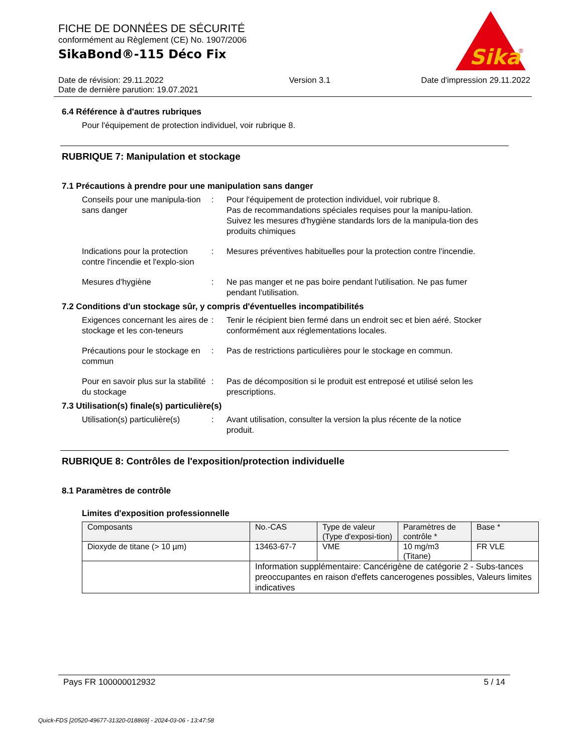FICHE DE DONNÉES DE SÉCURITÉ
conformément au Règlement (CE) No. 1907/2006
SikaBond®-115 Déco Fix
Sika
®
Date de révision: 29.11.2022
Date de dernière parution: 19.07.2021
Version 3.1 Date d'impression 29.11.2022
6.4 Référence à d'autres rubriques
Pour l'équipement de protection individuel, voir rubrique 8.
RUBRIQUE 7: Manipulation et stockage
7.1 Précautions à prendre pour une manipulation sans danger
Conseils pour une manipula-tion sans danger
: Pour l'équipement de protection individuel, voir rubrique 8.
Pas de recommandations spéciales requises pour la manipu-lation.
Suivez les mesures d'hygiène standards lors de la manipula-tion des produits chimiques
Indications pour la protection contre l'incendie et l'explo-sion
: Mesures préventives habituelles pour la protection contre l'incendie.
Mesures d'hygiène : Ne pas manger et ne pas boire pendant l'utilisation. Ne pas fumer pendant l'utilisation.
7.2 Conditions d'un stockage sûr, y compris d'éventuelles incompatibilités
Exigences concernant les aires de stockage et les con-teneurs
: Tenir le récipient bien fermé dans un endroit sec et bien aéré. Stocker conformément aux réglementations locales.
Précautions pour le stockage en commun
: Pas de restrictions particulières pour le stockage en commun.
Pour en savoir plus sur la stabilité du stockage
: Pas de décomposition si le produit est entreposé et utilisé selon les prescriptions.
7.3 Utilisation(s) finale(s) particulière(s)
Utilisation(s) particulière(s)
: Avant utilisation, consulter la version la plus récente de la notice produit.
RUBRIQUE 8: Contrôles de l'exposition/protection individuelle
8.1 Paramètres de contrôle
Limites d'exposition professionnelle
| Composants | No.-CAS | Type de valeur (Type d'exposi-tion) | Paramètres de contrôle * | Base * |
| --- | --- | --- | --- | --- |
| Dioxyde de titane (> 10 µm) | 13463-67-7 | VME | 10 mg/m3 (Titane) | FR VLE |
| | Information supplémentaire: Cancérigène de catégorie 2 - Subs-tances preoccupantes en raison d'effets cancerogenes possibles, Valeurs limites indicatives | | | |
Pays FR 100000012932 5 / 14
Quick-FDS [20520-49677-31320-018869] - 2024-03-06 - 13:47:58